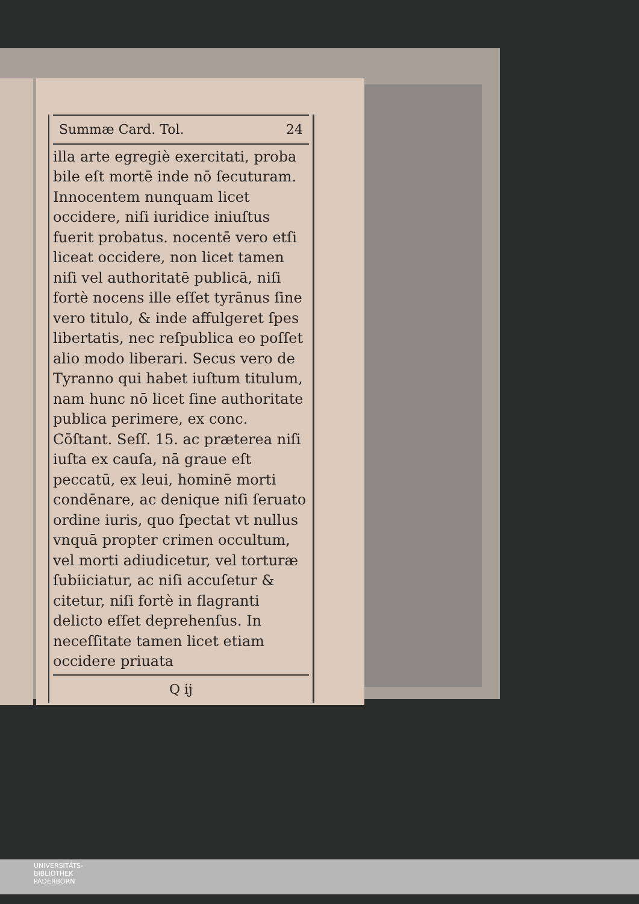Summæ Card. Tol. 24
illa arte egregiè exercitati, proba bile eſt mortē inde nō ſecuturam. Innocentem nunquam licet occidere, niſi iuridice iniuſtus fuerit probatus. nocentē vero etſi liceat occidere, non licet tamen niſi vel authoritatē publicā, niſi fortè nocens ille eſſet tyrānus ſine vero titulo, & inde affulgeret ſpes libertatis, nec reſpublica eo poſſet alio modo liberari. Secus vero de Tyranno qui habet iuſtum titulum, nam hunc nō licet ſine authoritate publica perimere, ex conc. Cōſtant. Seſſ. 15. ac præterea niſi iuſta ex cauſa, nā graue eſt peccatū, ex leui, hominē morti condēnare, ac denique niſi ſeruato ordine iuris, quo ſpectat vt nullus vnquā propter crimen occultum, vel morti adiudicetur, vel torturæ ſubiiciatur, ac niſi accuſetur & citetur, niſi fortè in flagranti delicto eſſet deprehenſus. In neceſſitate tamen licet etiam occidere priuata
Q ij
UNIVERSITÄTS-
BIBLIOTHEK
PADERBORN